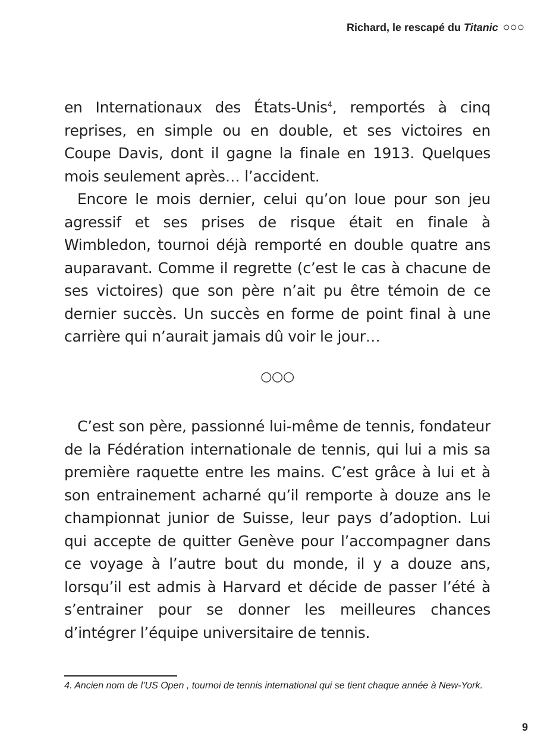Richard, le rescapé du Titanic ○○○
en Internationaux des États-Unis<sup>4</sup>, remportés à cinq reprises, en simple ou en double, et ses victoires en Coupe Davis, dont il gagne la finale en 1913. Quelques mois seulement après… l’accident.
Encore le mois dernier, celui qu’on loue pour son jeu agressif et ses prises de risque était en finale à Wimbledon, tournoi déjà remporté en double quatre ans auparavant. Comme il regrette (c’est le cas à chacune de ses victoires) que son père n’ait pu être témoin de ce dernier succès. Un succès en forme de point final à une carrière qui n’aurait jamais dû voir le jour…
○○○
C’est son père, passionné lui-même de tennis, fondateur de la Fédération internationale de tennis, qui lui a mis sa première raquette entre les mains. C’est grâce à lui et à son entrainement acharné qu’il remporte à douze ans le championnat junior de Suisse, leur pays d’adoption. Lui qui accepte de quitter Genève pour l’accompagner dans ce voyage à l’autre bout du monde, il y a douze ans, lorsqu’il est admis à Harvard et décide de passer l’été à s’entrainer pour se donner les meilleures chances d’intégrer l’équipe universitaire de tennis.
4. Ancien nom de l’US Open , tournoi de tennis international qui se tient chaque année à New-York.
9